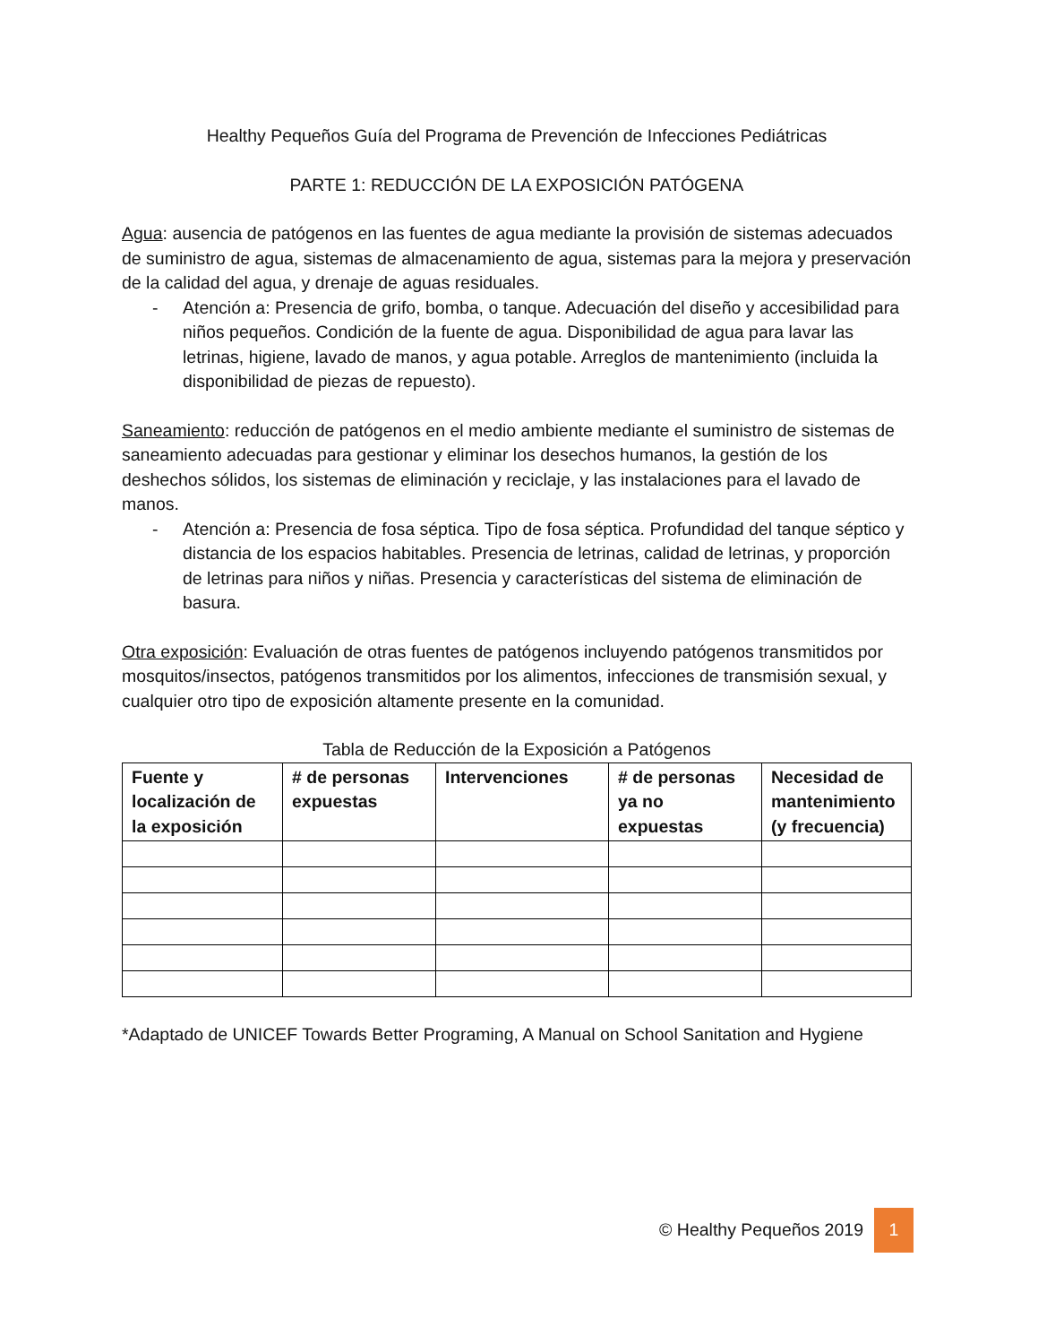Healthy Pequeños Guía del Programa de Prevención de Infecciones Pediátricas
PARTE 1: REDUCCIÓN DE LA EXPOSICIÓN PATÓGENA
Agua: ausencia de patógenos en las fuentes de agua mediante la provisión de sistemas adecuados de suministro de agua, sistemas de almacenamiento de agua, sistemas para la mejora y preservación de la calidad del agua, y drenaje de aguas residuales.
- Atención a: Presencia de grifo, bomba, o tanque. Adecuación del diseño y accesibilidad para niños pequeños. Condición de la fuente de agua. Disponibilidad de agua para lavar las letrinas, higiene, lavado de manos, y agua potable. Arreglos de mantenimiento (incluida la disponibilidad de piezas de repuesto).
Saneamiento: reducción de patógenos en el medio ambiente mediante el suministro de sistemas de saneamiento adecuadas para gestionar y eliminar los desechos humanos, la gestión de los deshechos sólidos, los sistemas de eliminación y reciclaje, y las instalaciones para el lavado de manos.
- Atención a: Presencia de fosa séptica. Tipo de fosa séptica. Profundidad del tanque séptico y distancia de los espacios habitables. Presencia de letrinas, calidad de letrinas, y proporción de letrinas para niños y niñas. Presencia y características del sistema de eliminación de basura.
Otra exposición: Evaluación de otras fuentes de patógenos incluyendo patógenos transmitidos por mosquitos/insectos, patógenos transmitidos por los alimentos, infecciones de transmisión sexual, y cualquier otro tipo de exposición altamente presente en la comunidad.
Tabla de Reducción de la Exposición a Patógenos
| Fuente y localización de la exposición | # de personas expuestas | Intervenciones | # de personas ya no expuestas | Necesidad de mantenimiento (y frecuencia) |
| --- | --- | --- | --- | --- |
*Adaptado de UNICEF Towards Better Programing, A Manual on School Sanitation and Hygiene
© Healthy Pequeños 2019 1